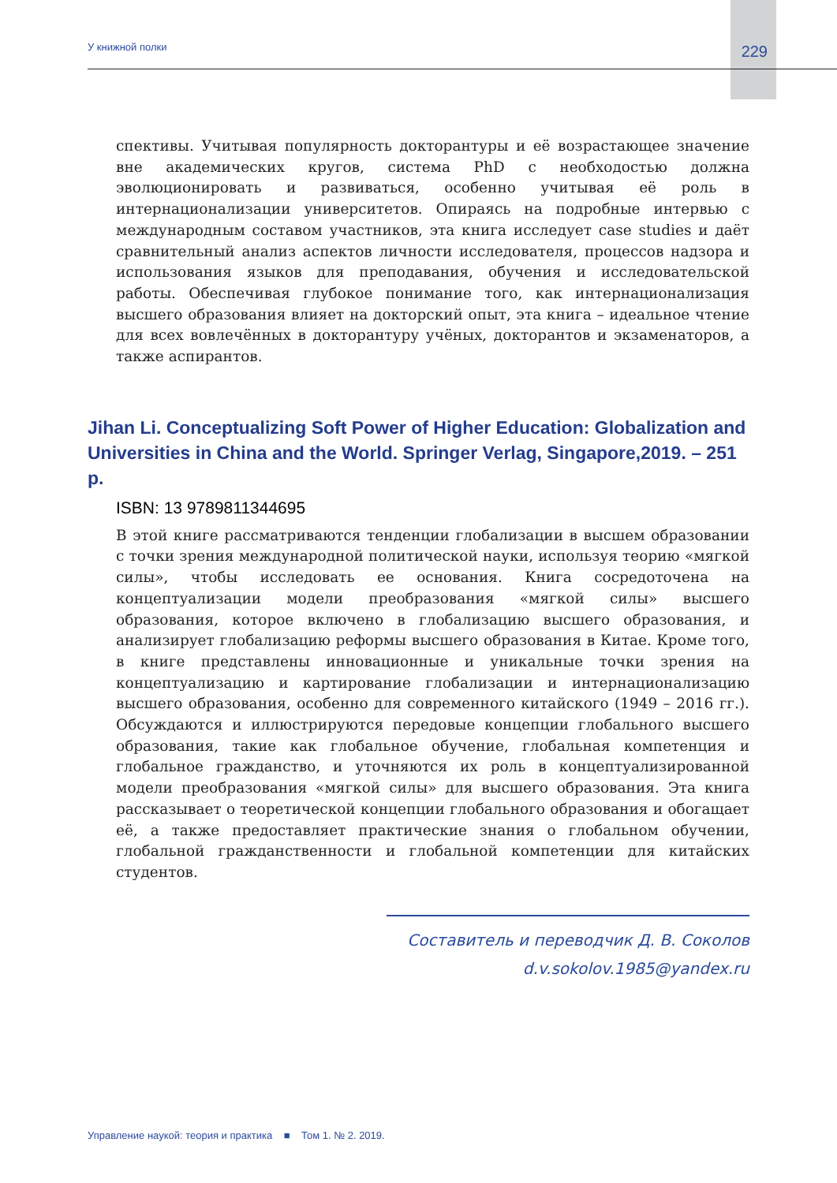У книжной полки 229
спективы. Учитывая популярность докторантуры и её возрастающее значение вне академических кругов, система PhD с необходостью должна эволюционировать и развиваться, особенно учитывая её роль в интернационализации университетов. Опираясь на подробные интервью с международным составом участников, эта книга исследует case studies и даёт сравнительный анализ аспектов личности исследователя, процессов надзора и использования языков для преподавания, обучения и исследовательской работы. Обеспечивая глубокое понимание того, как интернационализация высшего образования влияет на докторский опыт, эта книга – идеальное чтение для всех вовлечённых в докторантуру учёных, докторантов и экзаменаторов, а также аспирантов.
Jihan Li. Conceptualizing Soft Power of Higher Education: Globalization and Universities in China and the World. Springer Verlag, Singapore,2019. – 251 p.
ISBN: 13 9789811344695
В этой книге рассматриваются тенденции глобализации в высшем образовании с точки зрения международной политической науки, используя теорию «мягкой силы», чтобы исследовать ее основания. Книга сосредоточена на концептуализации модели преобразования «мягкой силы» высшего образования, которое включено в глобализацию высшего образования, и анализирует глобализацию реформы высшего образования в Китае. Кроме того, в книге представлены инновационные и уникальные точки зрения на концептуализацию и картирование глобализации и интернационализацию высшего образования, особенно для современного китайского (1949 – 2016 гг.). Обсуждаются и иллюстрируются передовые концепции глобального высшего образования, такие как глобальное обучение, глобальная компетенция и глобальное гражданство, и уточняются их роль в концептуализированной модели преобразования «мягкой силы» для высшего образования. Эта книга рассказывает о теоретической концепции глобального образования и обогащает её, а также предоставляет практические знания о глобальном обучении, глобальной гражданственности и глобальной компетенции для китайских студентов.
Составитель и переводчик Д. В. Соколов
d.v.sokolov.1985@yandex.ru
Управление наукой: теория и практика ■ Том 1. № 2. 2019.